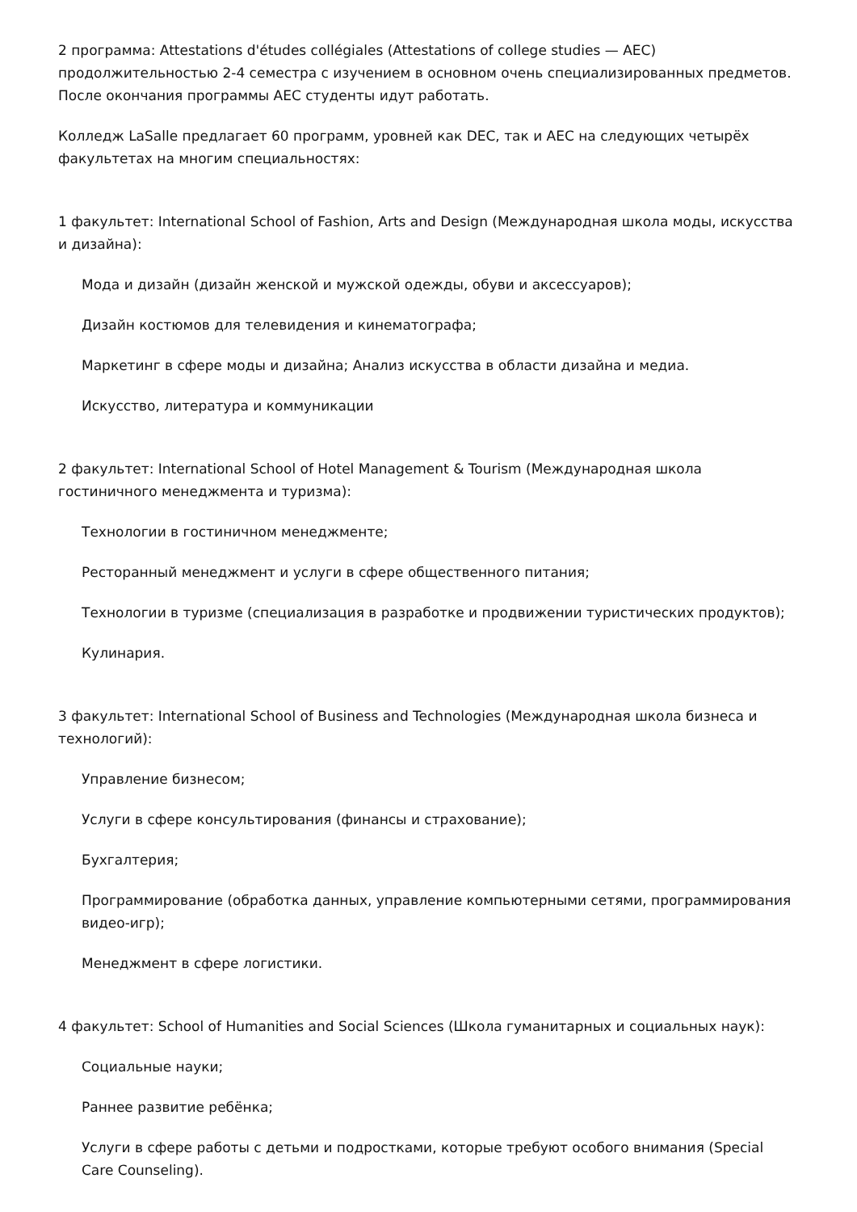2 программа: Attestations d'études collégiales (Attestations of college studies — AEC) продолжительностью 2-4 семестра с изучением в основном очень специализированных предметов. После окончания программы AEC студенты идут работать.
Колледж LaSalle предлагает 60 программ, уровней как DEC, так и AEC на следующих четырёх факультетах на многим специальностях:
1 факультет: International School of Fashion, Arts and Design (Международная школа моды, искусства и дизайна):
Мода и дизайн (дизайн женской и мужской одежды, обуви и аксессуаров);
Дизайн костюмов для телевидения и кинематографа;
Маркетинг в сфере моды и дизайна; Анализ искусства в области дизайна и медиа.
Искусство, литература и коммуникации
2 факультет: International School of Hotel Management & Tourism (Международная школа гостиничного менеджмента и туризма):
Технологии в гостиничном менеджменте;
Ресторанный менеджмент и услуги в сфере общественного питания;
Технологии в туризме (специализация в разработке и продвижении туристических продуктов);
Кулинария.
3 факультет: International School of Business and Technologies (Международная школа бизнеса и технологий):
Управление бизнесом;
Услуги в сфере консультирования (финансы и страхование);
Бухгалтерия;
Программирование (обработка данных, управление компьютерными сетями, программирования видео-игр);
Менеджмент в сфере логистики.
4 факультет: School of Humanities and Social Sciences (Школа гуманитарных и социальных наук):
Социальные науки;
Раннее развитие ребёнка;
Услуги в сфере работы с детьми и подростками, которые требуют особого внимания (Special Care Counseling).